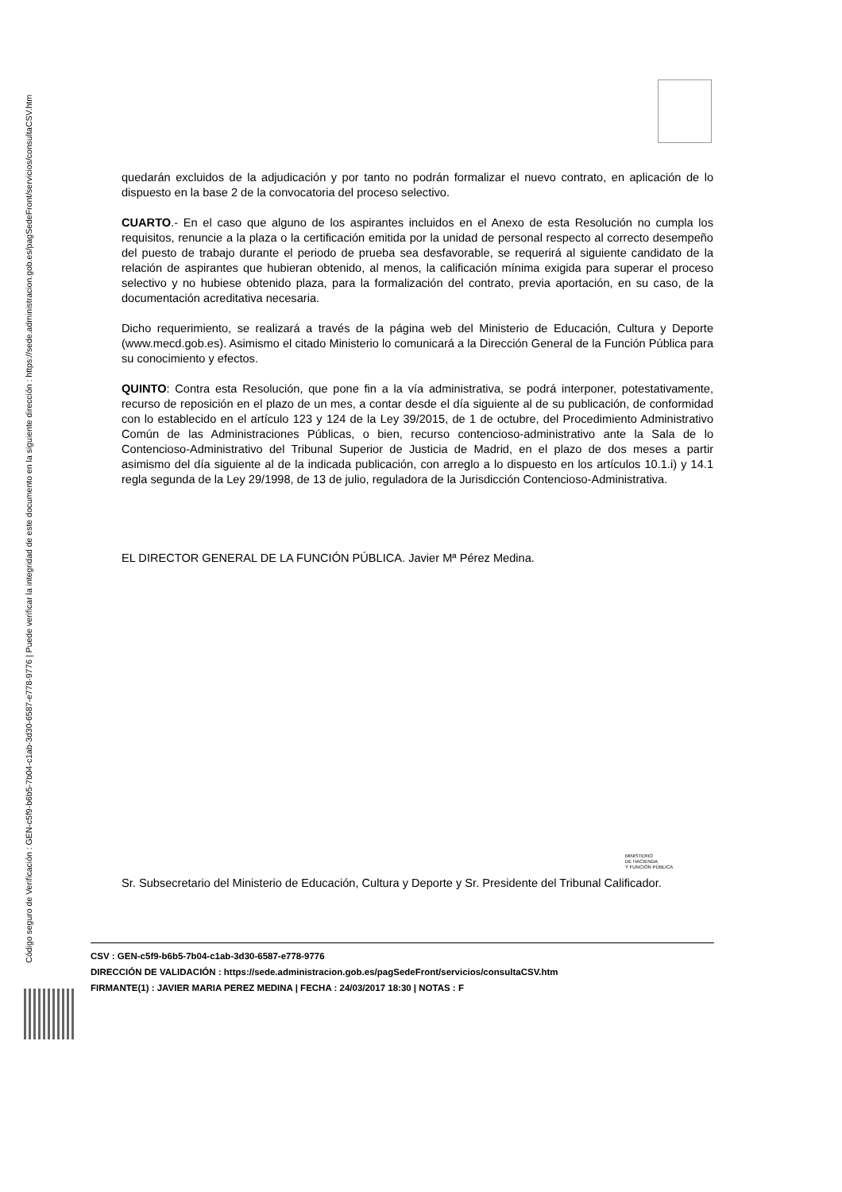Código seguro de Verificación : GEN-c5f9-b6b5-7b04-c1ab-3d30-6587-e778-9776 | Puede verificar la integridad de este documento en la siguiente dirección : https://sede.administracion.gob.es/pagSedeFront/servicios/consultaCSV.htm
quedarán excluidos de la adjudicación y por tanto no podrán formalizar el nuevo contrato, en aplicación de lo dispuesto en la base 2 de la convocatoria del proceso selectivo.
CUARTO.- En el caso que alguno de los aspirantes incluidos en el Anexo de esta Resolución no cumpla los requisitos, renuncie a la plaza o la certificación emitida por la unidad de personal respecto al correcto desempeño del puesto de trabajo durante el periodo de prueba sea desfavorable, se requerirá al siguiente candidato de la relación de aspirantes que hubieran obtenido, al menos, la calificación mínima exigida para superar el proceso selectivo y no hubiese obtenido plaza, para la formalización del contrato, previa aportación, en su caso, de la documentación acreditativa necesaria.
Dicho requerimiento, se realizará a través de la página web del Ministerio de Educación, Cultura y Deporte (www.mecd.gob.es). Asimismo el citado Ministerio lo comunicará a la Dirección General de la Función Pública para su conocimiento y efectos.
QUINTO: Contra esta Resolución, que pone fin a la vía administrativa, se podrá interponer, potestativamente, recurso de reposición en el plazo de un mes, a contar desde el día siguiente al de su publicación, de conformidad con lo establecido en el artículo 123 y 124 de la Ley 39/2015, de 1 de octubre, del Procedimiento Administrativo Común de las Administraciones Públicas, o bien, recurso contencioso-administrativo ante la Sala de lo Contencioso-Administrativo del Tribunal Superior de Justicia de Madrid, en el plazo de dos meses a partir asimismo del día siguiente al de la indicada publicación, con arreglo a lo dispuesto en los artículos 10.1.i) y 14.1 regla segunda de la Ley 29/1998, de 13 de julio, reguladora de la Jurisdicción Contencioso-Administrativa.
EL DIRECTOR GENERAL DE LA FUNCIÓN PÚBLICA. Javier Mª Pérez Medina.
Sr. Subsecretario del Ministerio de Educación, Cultura y Deporte y Sr. Presidente del Tribunal Calificador.
MINISTERIO
DE HACIENDA
Y FUNCIÓN PÚBLICA
CSV : GEN-c5f9-b6b5-7b04-c1ab-3d30-6587-e778-9776
DIRECCIÓN DE VALIDACIÓN : https://sede.administracion.gob.es/pagSedeFront/servicios/consultaCSV.htm
FIRMANTE(1) : JAVIER MARIA PEREZ MEDINA | FECHA : 24/03/2017 18:30 | NOTAS : F